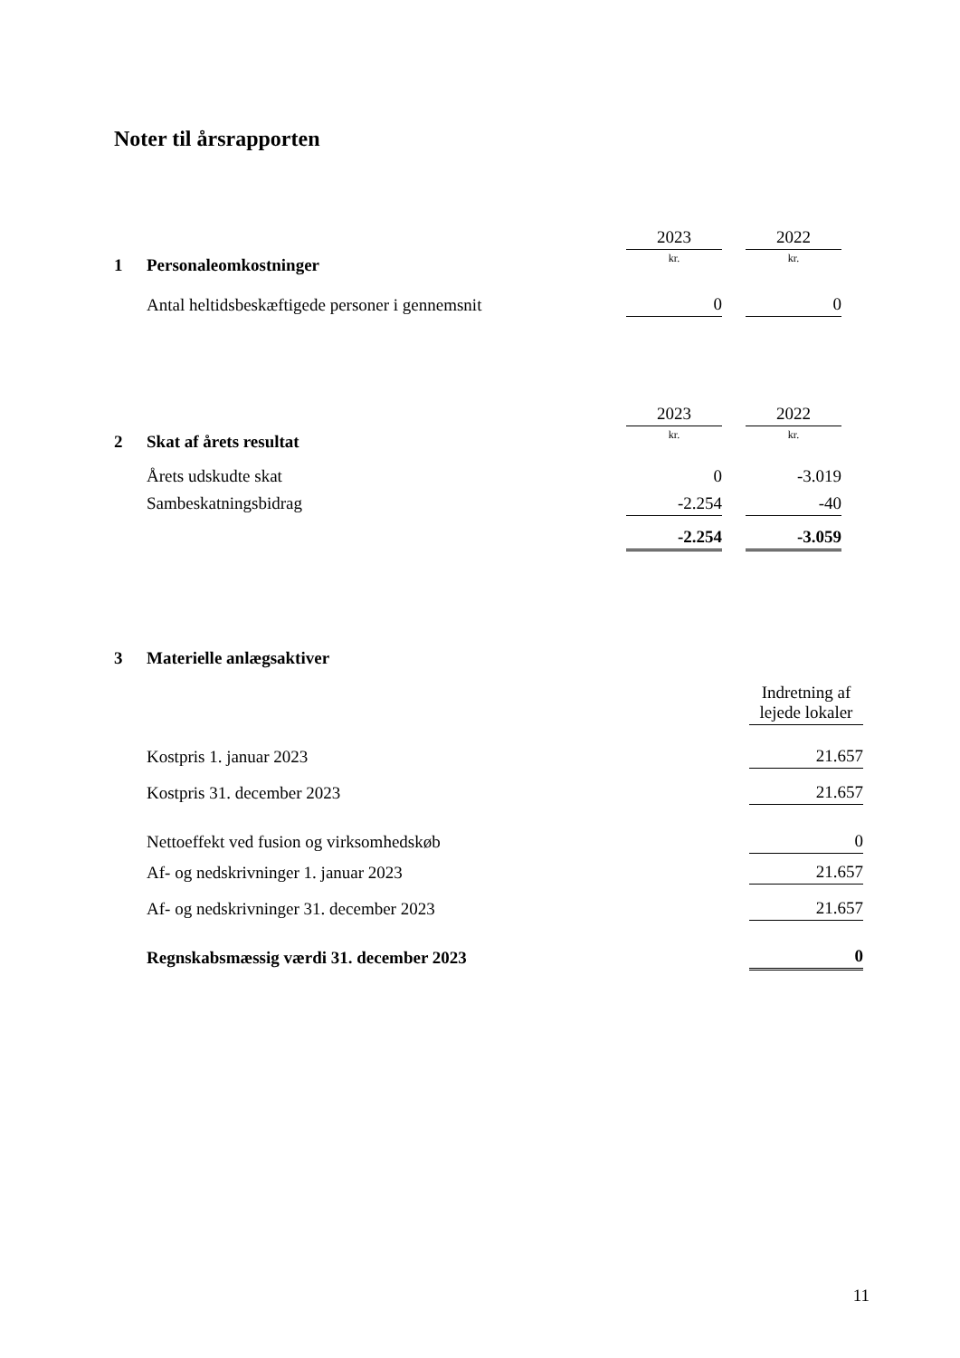Noter til årsrapporten
| | | 2023 | | 2022 |
| 1 | Personaleomkostninger | kr. | | kr. |
| | Antal heltidsbeskæftigede personer i gennemsnit | 0 | | 0 |
| | | 2023 | | 2022 |
| 2 | Skat af årets resultat | kr. | | kr. |
| | Årets udskudte skat | 0 | | -3.019 |
| | Sambeskatningsbidrag | -2.254 | | -40 |
| | | -2.254 | | -3.059 |
| 3 | Materielle anlægsaktiver | |
| | | Indretning af lejede lokaler |
| | Kostpris 1. januar 2023 | 21.657 |
| | Kostpris 31. december 2023 | 21.657 |
| | Nettoeffekt ved fusion og virksomhedskøb | 0 |
| | Af- og nedskrivninger 1. januar 2023 | 21.657 |
| | Af- og nedskrivninger 31. december 2023 | 21.657 |
| | Regnskabsmæssig værdi 31. december 2023 | 0 |
11